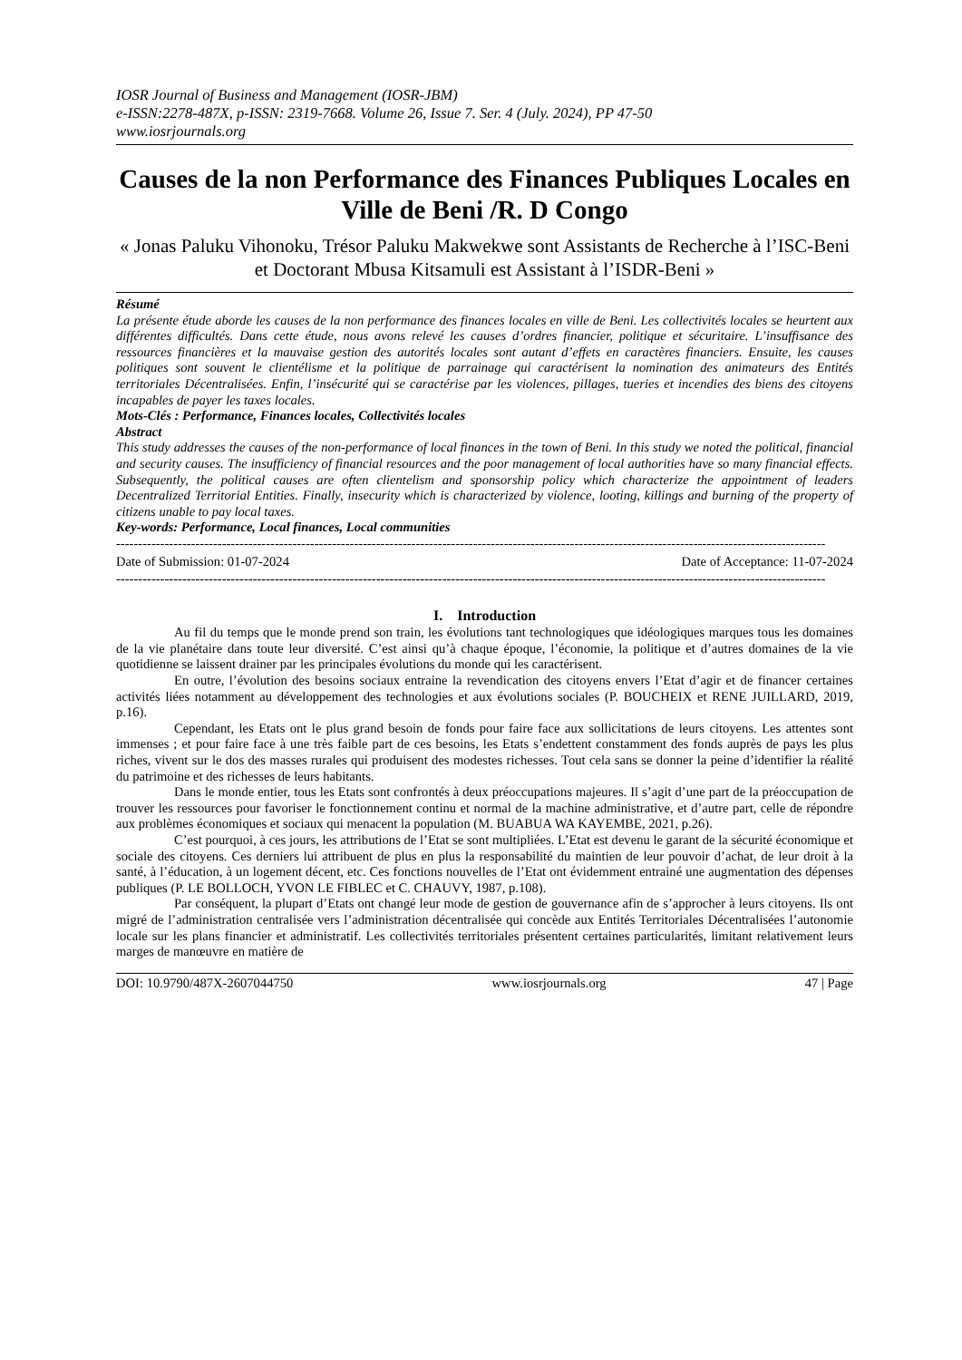IOSR Journal of Business and Management (IOSR-JBM)
e-ISSN:2278-487X, p-ISSN: 2319-7668. Volume 26, Issue 7. Ser. 4 (July. 2024), PP 47-50
www.iosrjournals.org
Causes de la non Performance des Finances Publiques Locales en Ville de Beni /R. D Congo
« Jonas Paluku Vihonoku, Trésor Paluku Makwekwe sont Assistants de Recherche à l’ISC-Beni et Doctorant Mbusa Kitsamuli est Assistant à l’ISDR-Beni »
Résumé
La présente étude aborde les causes de la non performance des finances locales en ville de Beni. Les collectivités locales se heurtent aux différentes difficultés. Dans cette étude, nous avons relevé les causes d’ordres financier, politique et sécuritaire. L’insuffisance des ressources financières et la mauvaise gestion des autorités locales sont autant d’effets en caractères financiers. Ensuite, les causes politiques sont souvent le clientélisme et la politique de parrainage qui caractérisent la nomination des animateurs des Entités territoriales Décentralisées. Enfin, l’insécurité qui se caractérise par les violences, pillages, tueries et incendies des biens des citoyens incapables de payer les taxes locales.
Mots-Clés : Performance, Finances locales, Collectivités locales
Abstract
This study addresses the causes of the non-performance of local finances in the town of Beni. In this study we noted the political, financial and security causes. The insufficiency of financial resources and the poor management of local authorities have so many financial effects. Subsequently, the political causes are often clientelism and sponsorship policy which characterize the appointment of leaders Decentralized Territorial Entities. Finally, insecurity which is characterized by violence, looting, killings and burning of the property of citizens unable to pay local taxes.
Key-words: Performance, Local finances, Local communities
-----------------------------------------------------------------------------------------------------------------------------------------------------------------
Date of Submission: 01-07-2024 Date of Acceptance: 11-07-2024
-----------------------------------------------------------------------------------------------------------------------------------------------------------------
I. Introduction
Au fil du temps que le monde prend son train, les évolutions tant technologiques que idéologiques marques tous les domaines de la vie planétaire dans toute leur diversité. C’est ainsi qu’à chaque époque, l’économie, la politique et d’autres domaines de la vie quotidienne se laissent drainer par les principales évolutions du monde qui les caractérisent.
En outre, l’évolution des besoins sociaux entraine la revendication des citoyens envers l’Etat d’agir et de financer certaines activités liées notamment au développement des technologies et aux évolutions sociales (P. BOUCHEIX et RENE JUILLARD, 2019, p.16).
Cependant, les Etats ont le plus grand besoin de fonds pour faire face aux sollicitations de leurs citoyens. Les attentes sont immenses ; et pour faire face à une très faible part de ces besoins, les Etats s’endettent constamment des fonds auprès de pays les plus riches, vivent sur le dos des masses rurales qui produisent des modestes richesses. Tout cela sans se donner la peine d’identifier la réalité du patrimoine et des richesses de leurs habitants.
Dans le monde entier, tous les Etats sont confrontés à deux préoccupations majeures. Il s’agit d’une part de la préoccupation de trouver les ressources pour favoriser le fonctionnement continu et normal de la machine administrative, et d’autre part, celle de répondre aux problèmes économiques et sociaux qui menacent la population (M. BUABUA WA KAYEMBE, 2021, p.26).
C’est pourquoi, à ces jours, les attributions de l’Etat se sont multipliées. L’Etat est devenu le garant de la sécurité économique et sociale des citoyens. Ces derniers lui attribuent de plus en plus la responsabilité du maintien de leur pouvoir d’achat, de leur droit à la santé, à l’éducation, à un logement décent, etc. Ces fonctions nouvelles de l’Etat ont évidemment entrainé une augmentation des dépenses publiques (P. LE BOLLOCH, YVON LE FIBLEC et C. CHAUVY, 1987, p.108).
Par conséquent, la plupart d’Etats ont changé leur mode de gestion de gouvernance afin de s’approcher à leurs citoyens. Ils ont migré de l’administration centralisée vers l’administration décentralisée qui concède aux Entités Territoriales Décentralisées l’autonomie locale sur les plans financier et administratif. Les collectivités territoriales présentent certaines particularités, limitant relativement leurs marges de manœuvre en matière de
DOI: 10.9790/487X-2607044750 www.iosrjournals.org 47 | Page